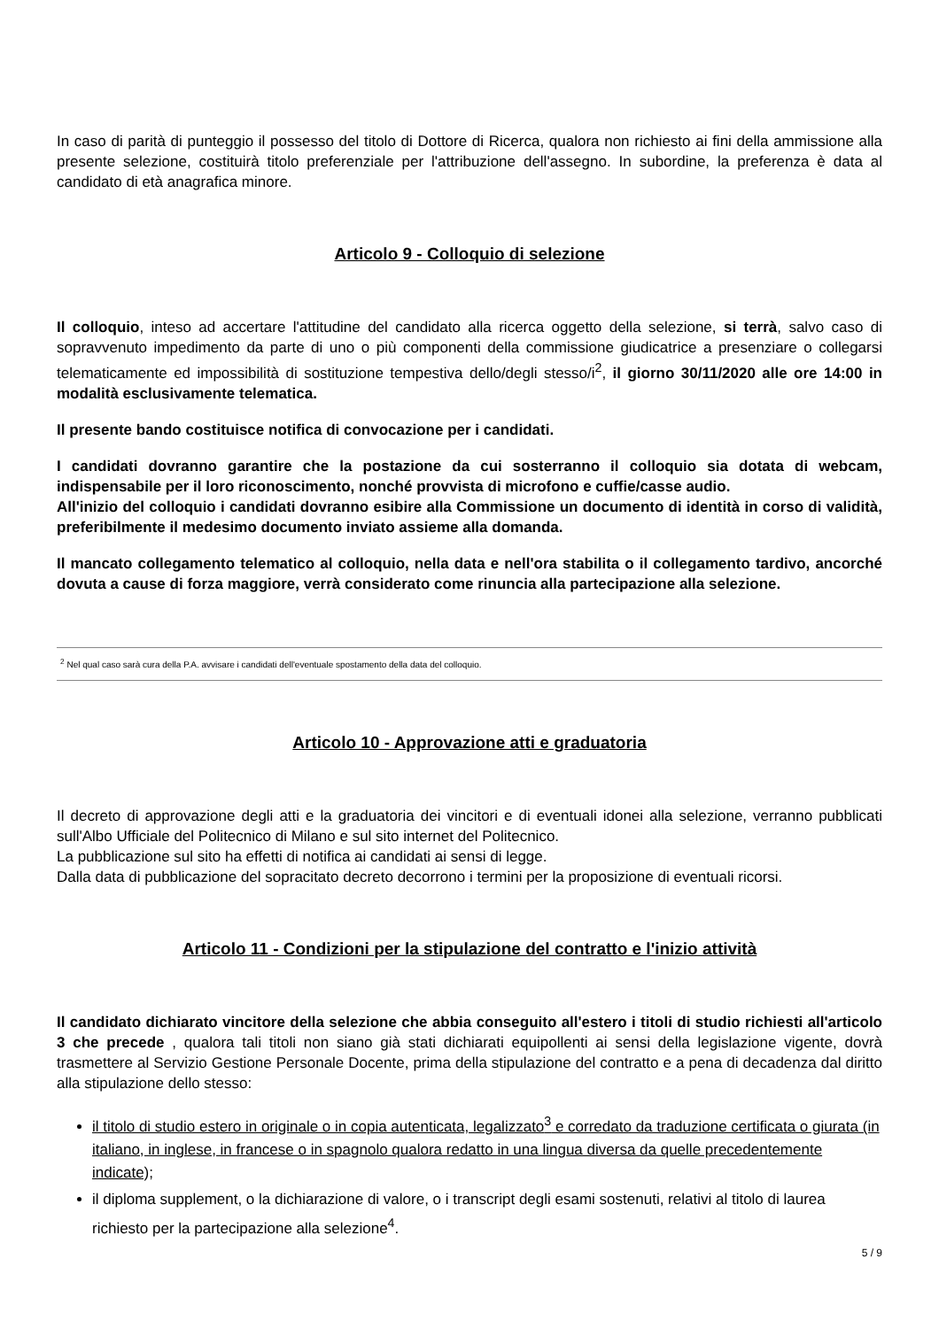In caso di parità di punteggio il possesso del titolo di Dottore di Ricerca, qualora non richiesto ai fini della ammissione alla presente selezione, costituirà titolo preferenziale per l'attribuzione dell'assegno. In subordine, la preferenza è data al candidato di età anagrafica minore.
Articolo 9 - Colloquio di selezione
Il colloquio, inteso ad accertare l'attitudine del candidato alla ricerca oggetto della selezione, si terrà, salvo caso di sopravvenuto impedimento da parte di uno o più componenti della commissione giudicatrice a presenziare o collegarsi telematicamente ed impossibilità di sostituzione tempestiva dello/degli stesso/i<sup>2</sup>, il giorno 30/11/2020 alle ore 14:00 in modalità esclusivamente telematica.
Il presente bando costituisce notifica di convocazione per i candidati.
I candidati dovranno garantire che la postazione da cui sosterranno il colloquio sia dotata di webcam, indispensabile per il loro riconoscimento, nonché provvista di microfono e cuffie/casse audio.
All'inizio del colloquio i candidati dovranno esibire alla Commissione un documento di identità in corso di validità, preferibilmente il medesimo documento inviato assieme alla domanda.
Il mancato collegamento telematico al colloquio, nella data e nell'ora stabilita o il collegamento tardivo, ancorché dovuta a cause di forza maggiore, verrà considerato come rinuncia alla partecipazione alla selezione.
<sup>2</sup> Nel qual caso sarà cura della P.A. avvisare i candidati dell'eventuale spostamento della data del colloquio.
Articolo 10 - Approvazione atti e graduatoria
Il decreto di approvazione degli atti e la graduatoria dei vincitori e di eventuali idonei alla selezione, verranno pubblicati sull'Albo Ufficiale del Politecnico di Milano e sul sito internet del Politecnico.
La pubblicazione sul sito ha effetti di notifica ai candidati ai sensi di legge.
Dalla data di pubblicazione del sopracitato decreto decorrono i termini per la proposizione di eventuali ricorsi.
Articolo 11 - Condizioni per la stipulazione del contratto e l'inizio attività
Il candidato dichiarato vincitore della selezione che abbia conseguito all'estero i titoli di studio richiesti all'articolo 3 che precede , qualora tali titoli non siano già stati dichiarati equipollenti ai sensi della legislazione vigente, dovrà trasmettere al Servizio Gestione Personale Docente, prima della stipulazione del contratto e a pena di decadenza dal diritto alla stipulazione dello stesso:
il titolo di studio estero in originale o in copia autenticata, legalizzato<sup>3</sup> e corredato da traduzione certificata o giurata (in italiano, in inglese, in francese o in spagnolo qualora redatto in una lingua diversa da quelle precedentemente indicate);
il diploma supplement, o la dichiarazione di valore, o i transcript degli esami sostenuti, relativi al titolo di laurea richiesto per la partecipazione alla selezione<sup>4</sup>.
5 / 9